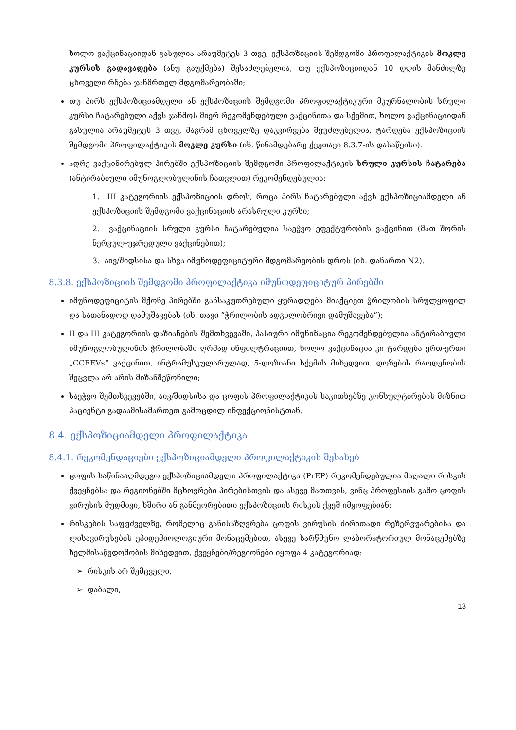ხოლო ვაქცინაციიდან გასულია არაუმეტეს 3 თვე, ექსპოზიციის შემდგომი პროფილაქტიკის მოკლე კურსის გადავადება (ანუ გაუქმება) შესაძლებელია, თუ ექსპოზიციიდან 10 დღის მანძილზე ცხოველი რჩება ჯანმრთელ მდგომარეობაში;
თუ პირს ექსპოზიციამდელი ან ექსპოზიციის შემდგომი პროფილაქტიკური მკურნალობის სრული კურსი ჩატარებული აქვს ჯანმოს მიერ რეკომენდებული ვაქცინითა და სქემით, ხოლო ვაქცინაციიდან გასულია არაუმეტეს 3 თვე, მაგრამ ცხოველზე დაკვირვება შეუძლებელია, ტარდება ექსპოზიციის შემდგომი პროფილაქტიკის მოკლე კურსი (იხ. წინამდებარე ქვეთავი 8.3.7-ის დასაწყისი).
ადრე ვაქცინირებულ პირებში ექსპოზიციის შემდგომი პროფილაქტიკის სრული კურსის ჩატარება (ანტირაბიული იმუნოგლობულინის ჩათვლით) რეკომენდებულია:
1. III კატეგორიის ექსპოზიციის დროს, როცა პირს ჩატარებული აქვს ექსპოზიციამდელი ან ექსპოზიციის შემდგომი ვაქცინაციის არასრული კურსი;
2. ვაქცინაციის სრული კურსი ჩატარებულია საეჭვო ეფექტურობის ვაქცინით (მათ შორის ნერვულ-უჯრედული ვაქცინებით);
3. აივ/შიდსისა და სხვა იმუნოდეფიციტური მდგომარეობის დროს (იხ. დანართი N2).
8.3.8. ექსპოზიციის შემდგომი პროფილაქტიკა იმუნოდეფიციტურ პირებში
იმუნოდეფიციტის მქონე პირებში განსაკუთრებული ყურადღება მიაქციეთ ჭრილობის სრულყოფილ და სათანადოდ დამუშავებას (იხ. თავი ”ჭრილობის ადგილობრივი დამუშავება”);
II და III კატეგორიის დაზიანების შემთხვევაში, პასიური იმუნიზაცია რეკომენდებულია ანტირაბიული იმუნოგლობულინის ჭრილობაში ღრმად ინფილტრაციით, ხოლო ვაქცინაცია კი ტარდება ერთ-ერთი „CCEEVs“ ვაქცინით, ინტრამუსკულარულად, 5-დოზიანი სქემის მიხედვით. დოზების რაოდენობის შეცვლა არ არის მიზანშეწონილი;
საეჭვო შემთხვევებში, აივ/შიდსისა და ცოფის პროფილაქტიკის საკითხებზე კონსულტირების მიზნით პაციენტი გადაამისამართეთ გამოცდილ ინფექციონისტთან.
8.4. ექსპოზიციამდელი პროფილაქტიკა
8.4.1. რეკომენდაციები ექსპოზიციამდელი პროფილაქტიკის შესახებ
ცოფის საწინააღმდეგო ექსპოზიციამდელი პროფილაქტიკა (PrEP) რეკომენდებულია მაღალი რისკის ქვეყნებსა და რეგიონებში მცხოვრები პირებისთვის და ასევე მათთვის, ვინც პროფესიის გამო ცოფის ვირუსის მუდმივი, ხშირი ან განმეორებითი ექსპოზიციის რისკის ქვეშ იმყოფებიან:
რისკების საფუძველზე, რომელიც განისაზღვრება ცოფის ვირუსის ძირითადი რეზერვუარებისა და ლისავირუსების ეპიდემიოლოგიური მონაცემებით, ასევე სარწმუნო ლაბორატორიულ მონაცემებზე ხელმისაწვდომობის მიხედვით, ქვეყნები/რეგიონები იყოფა 4 კატეგორიად:
➢ რისკის არ შემცველი,
➢ დაბალი,
13